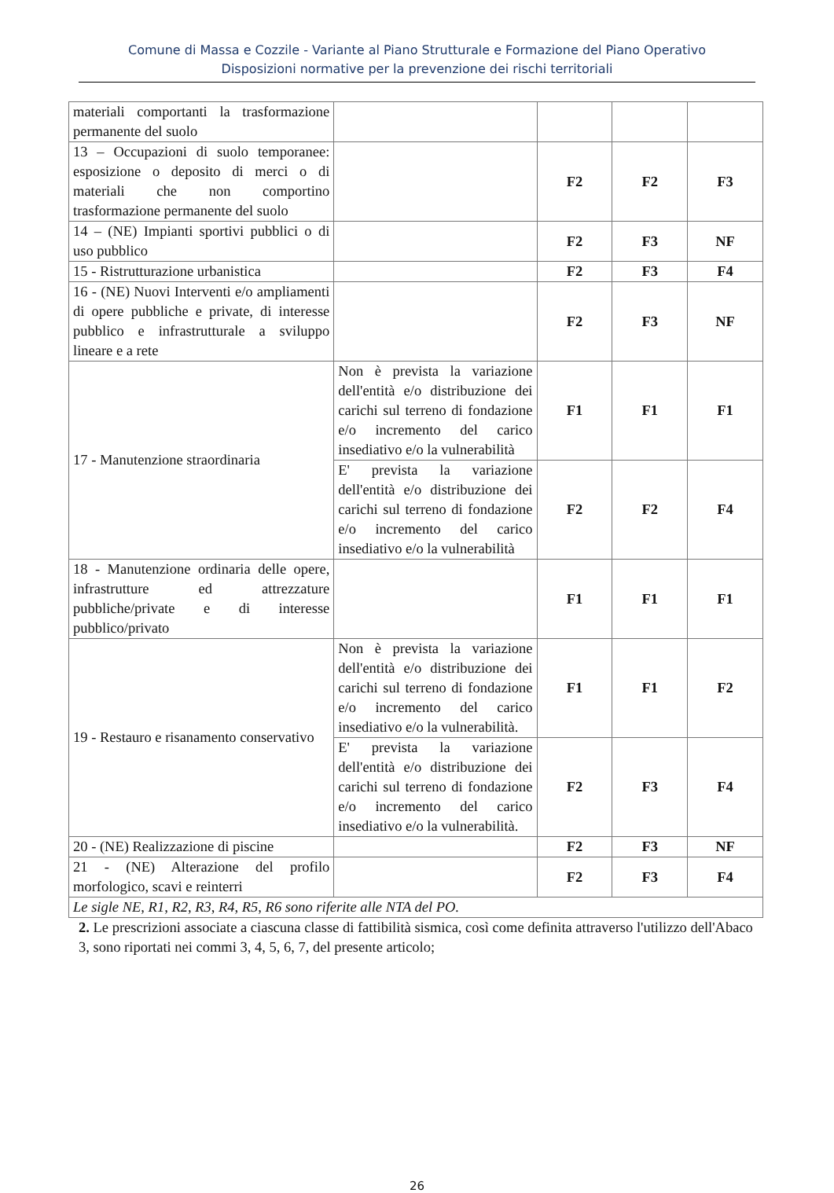Comune di Massa e Cozzile - Variante al Piano Strutturale e Formazione del Piano Operativo
Disposizioni normative per la prevenzione dei rischi territoriali
| materiali comportanti la trasformazione permanente del suolo | | | | |
| 13 – Occupazioni di suolo temporanee: esposizione o deposito di merci o di materiali che non comportino trasformazione permanente del suolo | | F2 | F2 | F3 |
| 14 – (NE) Impianti sportivi pubblici o di uso pubblico | | F2 | F3 | NF |
| 15 - Ristrutturazione urbanistica | | F2 | F3 | F4 |
| 16 - (NE) Nuovi Interventi e/o ampliamenti di opere pubbliche e private, di interesse pubblico e infrastrutturale a sviluppo lineare e a rete | | F2 | F3 | NF |
| 17 - Manutenzione straordinaria | Non è prevista la variazione dell'entità e/o distribuzione dei carichi sul terreno di fondazione e/o incremento del carico insediativo e/o la vulnerabilità | F1 | F1 | F1 |
| | E' prevista la variazione dell'entità e/o distribuzione dei carichi sul terreno di fondazione e/o incremento del carico insediativo e/o la vulnerabilità | F2 | F2 | F4 |
| 18 - Manutenzione ordinaria delle opere, infrastrutture ed attrezzature pubbliche/private e di interesse pubblico/privato | | F1 | F1 | F1 |
| 19 - Restauro e risanamento conservativo | Non è prevista la variazione dell'entità e/o distribuzione dei carichi sul terreno di fondazione e/o incremento del carico insediativo e/o la vulnerabilità. | F1 | F1 | F2 |
| | E' prevista la variazione dell'entità e/o distribuzione dei carichi sul terreno di fondazione e/o incremento del carico insediativo e/o la vulnerabilità. | F2 | F3 | F4 |
| 20 - (NE) Realizzazione di piscine | | F2 | F3 | NF |
| 21 - (NE) Alterazione del profilo morfologico, scavi e reinterri | | F2 | F3 | F4 |
| Le sigle NE, R1, R2, R3, R4, R5, R6 sono riferite alle NTA del PO. | | | | |
2. Le prescrizioni associate a ciascuna classe di fattibilità sismica, così come definita attraverso l'utilizzo dell'Abaco 3, sono riportati nei commi 3, 4, 5, 6, 7, del presente articolo;
26